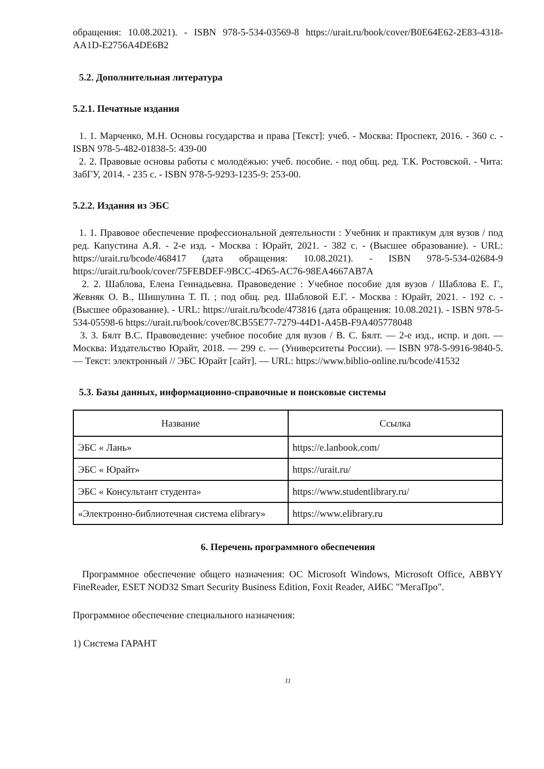обращения: 10.08.2021). - ISBN 978-5-534-03569-8 https://urait.ru/book/cover/B0E64E62-2E83-4318-AA1D-E2756A4DE6B2
5.2. Дополнительная литература
5.2.1. Печатные издания
1. 1. Марченко, М.Н. Основы государства и права [Текст]: учеб. - Москва: Проспект, 2016. - 360 с. - ISBN 978-5-482-01838-5: 439-00
2. 2. Правовые основы работы с молодёжью: учеб. пособие. - под общ. ред. Т.К. Ростовской. - Чита: ЗабГУ, 2014. - 235 с. - ISBN 978-5-9293-1235-9: 253-00.
5.2.2. Издания из ЭБС
1. 1. Правовое обеспечение профессиональной деятельности : Учебник и практикум для вузов / под ред. Капустина А.Я. - 2-е изд. - Москва : Юрайт, 2021. - 382 с. - (Высшее образование). - URL: https://urait.ru/bcode/468417 (дата обращения: 10.08.2021). - ISBN 978-5-534-02684-9 https://urait.ru/book/cover/75FEBDEF-9BCC-4D65-AC76-98EA4667AB7A
2. 2. Шаблова, Елена Геннадьевна. Правоведение : Учебное пособие для вузов / Шаблова Е. Г., Жевняк О. В., Шишулина Т. П. ; под общ. ред. Шабловой Е.Г. - Москва : Юрайт, 2021. - 192 с. - (Высшее образование). - URL: https://urait.ru/bcode/473816 (дата обращения: 10.08.2021). - ISBN 978-5-534-05598-6 https://urait.ru/book/cover/8CB55E77-7279-44D1-A45B-F9A405778048
3. 3. Бялт В.С. Правоведение: учебное пособие для вузов / В. С. Бялт. — 2-е изд., испр. и доп. — Москва: Издательство Юрайт, 2018. — 299 с. — (Университеты России). — ISBN 978-5-9916-9840-5. — Текст: электронный // ЭБС Юрайт [сайт]. — URL: https://www.biblio-online.ru/bcode/41532
5.3. Базы данных, информационно-справочные и поисковые системы
| Название | Ссылка |
| --- | --- |
| ЭБС « Лань» | https://e.lanbook.com/ |
| ЭБС « Юрайт» | https://urait.ru/ |
| ЭБС « Консультант студента» | https://www.studentlibrary.ru/ |
| «Электронно-библиотечная система elibrary» | https://www.elibrary.ru |
6. Перечень программного обеспечения
Программное обеспечение общего назначения: ОС Microsoft Windows, Microsoft Office, ABBYY FineReader, ESET NOD32 Smart Security Business Edition, Foxit Reader, АИБС "МегаПро".
Программное обеспечение специального назначения:
1) Система ГАРАНТ
11